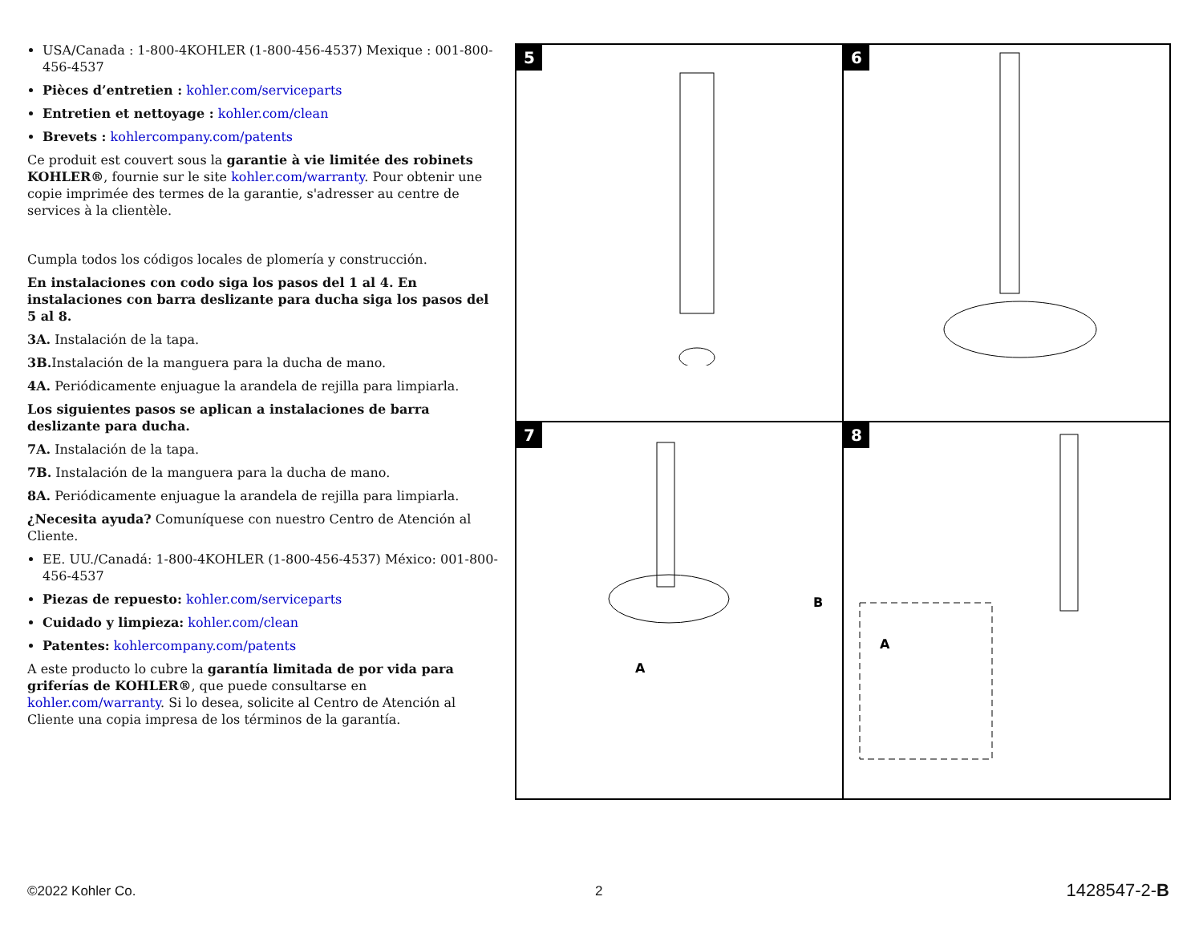USA/Canada : 1-800-4KOHLER (1-800-456-4537) Mexique : 001-800-456-4537
Pièces d’entretien : kohler.com/serviceparts
Entretien et nettoyage : kohler.com/clean
Brevets : kohlercompany.com/patents
Ce produit est couvert sous la garantie à vie limitée des robinets KOHLER®, fournie sur le site kohler.com/warranty. Pour obtenir une copie imprimée des termes de la garantie, s'adresser au centre de services à la clientèle.
Cumpla todos los códigos locales de plomería y construcción.
En instalaciones con codo siga los pasos del 1 al 4. En instalaciones con barra deslizante para ducha siga los pasos del 5 al 8.
3A. Instalación de la tapa.
3B. Instalación de la manguera para la ducha de mano.
4A. Periódicamente enjuague la arandela de rejilla para limpiarla.
Los siguientes pasos se aplican a instalaciones de barra deslizante para ducha.
7A. Instalación de la tapa.
7B. Instalación de la manguera para la ducha de mano.
8A. Periódicamente enjuague la arandela de rejilla para limpiarla.
¿Necesita ayuda? Comuníquese con nuestro Centro de Atención al Cliente.
EE. UU./Canadá: 1-800-4KOHLER (1-800-456-4537) México: 001-800-456-4537
Piezas de repuesto: kohler.com/serviceparts
Cuidado y limpieza: kohler.com/clean
Patentes: kohlercompany.com/patents
A este producto lo cubre la garantía limitada de por vida para griferías de KOHLER®, que puede consultarse en kohler.com/warranty. Si lo desea, solicite al Centro de Atención al Cliente una copia impresa de los términos de la garantía.
5
6
7
A
B
8
A
©2022 Kohler Co. 2 1428547-2-B